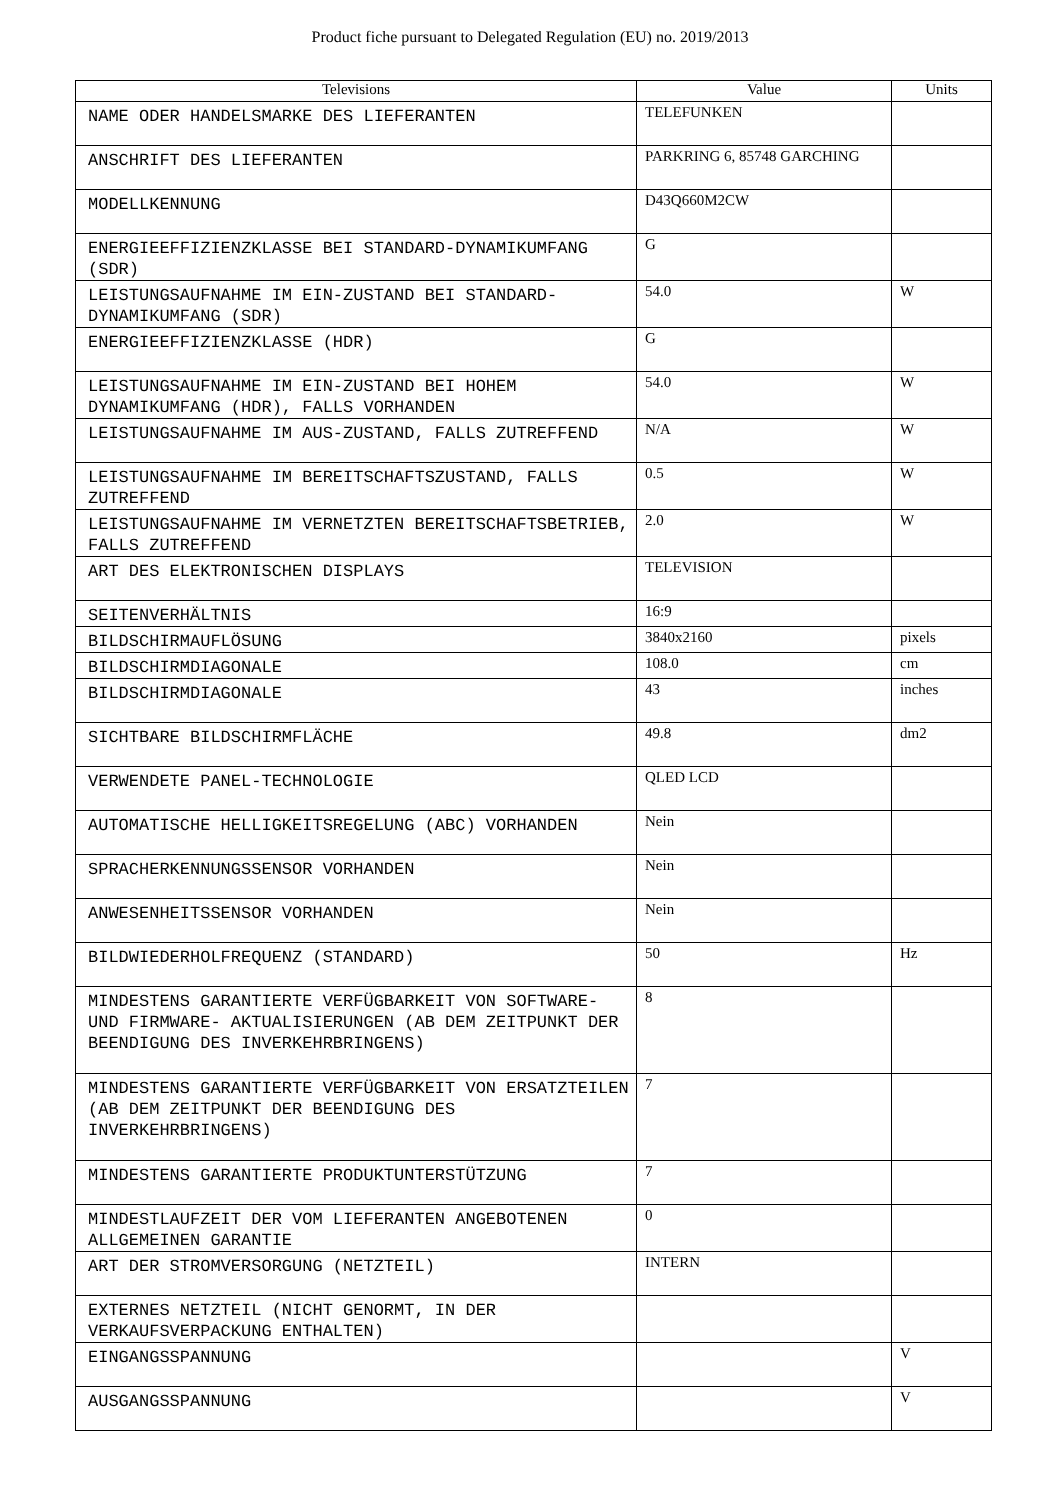Product fiche pursuant to Delegated Regulation (EU) no. 2019/2013
| Televisions | Value | Units |
| --- | --- | --- |
| NAME ODER HANDELSMARKE DES LIEFERANTEN | TELEFUNKEN | |
| ANSCHRIFT DES LIEFERANTEN | PARKRING 6, 85748 GARCHING | |
| MODELLKENNUNG | D43Q660M2CW | |
| ENERGIEEFFIZIENZKLASSE BEI STANDARD-DYNAMIKUMFANG (SDR) | G | |
| LEISTUNGSAUFNAHME IM EIN-ZUSTAND BEI STANDARD- DYNAMIKUMFANG (SDR) | 54.0 | W |
| ENERGIEEFFIZIENZKLASSE (HDR) | G | |
| LEISTUNGSAUFNAHME IM EIN-ZUSTAND BEI HOHEM DYNAMIKUMFANG (HDR), FALLS VORHANDEN | 54.0 | W |
| LEISTUNGSAUFNAHME IM AUS-ZUSTAND, FALLS ZUTREFFEND | N/A | W |
| LEISTUNGSAUFNAHME IM BEREITSCHAFTSZUSTAND, FALLS ZUTREFFEND | 0.5 | W |
| LEISTUNGSAUFNAHME IM VERNETZTEN BEREITSCHAFTSBETRIEB, FALLS ZUTREFFEND | 2.0 | W |
| ART DES ELEKTRONISCHEN DISPLAYS | TELEVISION | |
| SEITENVERHÄLTNIS | 16:9 | |
| BILDSCHIRMAUFLÖSUNG | 3840x2160 | pixels |
| BILDSCHIRMDIAGONALE | 108.0 | cm |
| BILDSCHIRMDIAGONALE | 43 | inches |
| SICHTBARE BILDSCHIRMFLÄCHE | 49.8 | dm2 |
| VERWENDETE PANEL-TECHNOLOGIE | QLED LCD | |
| AUTOMATISCHE HELLIGKEITSREGELUNG (ABC) VORHANDEN | Nein | |
| SPRACHERKENNUNGSSENSOR VORHANDEN | Nein | |
| ANWESENHEITSSENSOR VORHANDEN | Nein | |
| BILDWIEDERHOLFREQUENZ (STANDARD) | 50 | Hz |
| MINDESTENS GARANTIERTE VERFÜGBARKEIT VON SOFTWARE- UND FIRMWARE- AKTUALISIERUNGEN (AB DEM ZEITPUNKT DER BEENDIGUNG DES INVERKEHRBRINGENS) | 8 | |
| MINDESTENS GARANTIERTE VERFÜGBARKEIT VON ERSATZTEILEN (AB DEM ZEITPUNKT DER BEENDIGUNG DES INVERKEHRBRINGENS) | 7 | |
| MINDESTENS GARANTIERTE PRODUKTUNTERSTÜTZUNG | 7 | |
| MINDESTLAUFZEIT DER VOM LIEFERANTEN ANGEBOTENEN ALLGEMEINEN GARANTIE | 0 | |
| ART DER STROMVERSORGUNG (NETZTEIL) | INTERN | |
| EXTERNES NETZTEIL (NICHT GENORMT, IN DER VERKAUFSVERPACKUNG ENTHALTEN) | | |
| EINGANGSSPANNUNG | | V |
| AUSGANGSSPANNUNG | | V |